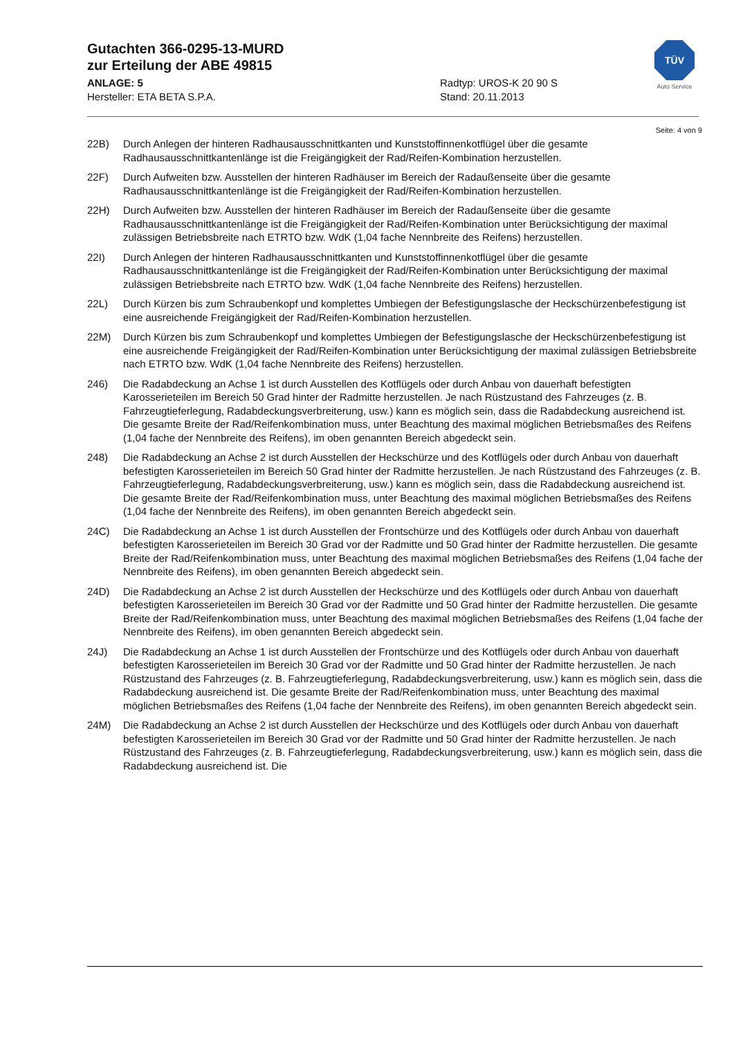Gutachten 366-0295-13-MURD
zur Erteilung der ABE 49815
ANLAGE: 5 Radtyp: UROS-K 20 90 S
Hersteller: ETA BETA S.P.A. Stand: 20.11.2013
TÜV
Auto Service
Seite: 4 von 9
22B) Durch Anlegen der hinteren Radhausausschnittkanten und Kunststoffinnenkotflügel über die gesamte Radhausausschnittkantenlänge ist die Freigängigkeit der Rad/Reifen-Kombination herzustellen.
22F) Durch Aufweiten bzw. Ausstellen der hinteren Radhäuser im Bereich der Radaußenseite über die gesamte Radhausausschnittkantenlänge ist die Freigängigkeit der Rad/Reifen-Kombination herzustellen.
22H) Durch Aufweiten bzw. Ausstellen der hinteren Radhäuser im Bereich der Radaußenseite über die gesamte Radhausausschnittkantenlänge ist die Freigängigkeit der Rad/Reifen-Kombination unter Berücksichtigung der maximal zulässigen Betriebsbreite nach ETRTO bzw. WdK (1,04 fache Nennbreite des Reifens) herzustellen.
22I) Durch Anlegen der hinteren Radhausausschnittkanten und Kunststoffinnenkotflügel über die gesamte Radhausausschnittkantenlänge ist die Freigängigkeit der Rad/Reifen-Kombination unter Berücksichtigung der maximal zulässigen Betriebsbreite nach ETRTO bzw. WdK (1,04 fache Nennbreite des Reifens) herzustellen.
22L) Durch Kürzen bis zum Schraubenkopf und komplettes Umbiegen der Befestigungslasche der Heckschürzenbefestigung ist eine ausreichende Freigängigkeit der Rad/Reifen-Kombination herzustellen.
22M) Durch Kürzen bis zum Schraubenkopf und komplettes Umbiegen der Befestigungslasche der Heckschürzenbefestigung ist eine ausreichende Freigängigkeit der Rad/Reifen-Kombination unter Berücksichtigung der maximal zulässigen Betriebsbreite nach ETRTO bzw. WdK (1,04 fache Nennbreite des Reifens) herzustellen.
246) Die Radabdeckung an Achse 1 ist durch Ausstellen des Kotflügels oder durch Anbau von dauerhaft befestigten Karosserieteilen im Bereich 50 Grad hinter der Radmitte herzustellen. Je nach Rüstzustand des Fahrzeuges (z. B. Fahrzeugtieferlegung, Radabdeckungsverbreiterung, usw.) kann es möglich sein, dass die Radabdeckung ausreichend ist. Die gesamte Breite der Rad/Reifenkombination muss, unter Beachtung des maximal möglichen Betriebsmaßes des Reifens (1,04 fache der Nennbreite des Reifens), im oben genannten Bereich abgedeckt sein.
248) Die Radabdeckung an Achse 2 ist durch Ausstellen der Heckschürze und des Kotflügels oder durch Anbau von dauerhaft befestigten Karosserieteilen im Bereich 50 Grad hinter der Radmitte herzustellen. Je nach Rüstzustand des Fahrzeuges (z. B. Fahrzeugtieferlegung, Radabdeckungsverbreiterung, usw.) kann es möglich sein, dass die Radabdeckung ausreichend ist. Die gesamte Breite der Rad/Reifenkombination muss, unter Beachtung des maximal möglichen Betriebsmaßes des Reifens (1,04 fache der Nennbreite des Reifens), im oben genannten Bereich abgedeckt sein.
24C) Die Radabdeckung an Achse 1 ist durch Ausstellen der Frontschürze und des Kotflügels oder durch Anbau von dauerhaft befestigten Karosserieteilen im Bereich 30 Grad vor der Radmitte und 50 Grad hinter der Radmitte herzustellen. Die gesamte Breite der Rad/Reifenkombination muss, unter Beachtung des maximal möglichen Betriebsmaßes des Reifens (1,04 fache der Nennbreite des Reifens), im oben genannten Bereich abgedeckt sein.
24D) Die Radabdeckung an Achse 2 ist durch Ausstellen der Heckschürze und des Kotflügels oder durch Anbau von dauerhaft befestigten Karosserieteilen im Bereich 30 Grad vor der Radmitte und 50 Grad hinter der Radmitte herzustellen. Die gesamte Breite der Rad/Reifenkombination muss, unter Beachtung des maximal möglichen Betriebsmaßes des Reifens (1,04 fache der Nennbreite des Reifens), im oben genannten Bereich abgedeckt sein.
24J) Die Radabdeckung an Achse 1 ist durch Ausstellen der Frontschürze und des Kotflügels oder durch Anbau von dauerhaft befestigten Karosserieteilen im Bereich 30 Grad vor der Radmitte und 50 Grad hinter der Radmitte herzustellen. Je nach Rüstzustand des Fahrzeuges (z. B. Fahrzeugtieferlegung, Radabdeckungsverbreiterung, usw.) kann es möglich sein, dass die Radabdeckung ausreichend ist. Die gesamte Breite der Rad/Reifenkombination muss, unter Beachtung des maximal möglichen Betriebsmaßes des Reifens (1,04 fache der Nennbreite des Reifens), im oben genannten Bereich abgedeckt sein.
24M) Die Radabdeckung an Achse 2 ist durch Ausstellen der Heckschürze und des Kotflügels oder durch Anbau von dauerhaft befestigten Karosserieteilen im Bereich 30 Grad vor der Radmitte und 50 Grad hinter der Radmitte herzustellen. Je nach Rüstzustand des Fahrzeuges (z. B. Fahrzeugtieferlegung, Radabdeckungsverbreiterung, usw.) kann es möglich sein, dass die Radabdeckung ausreichend ist. Die